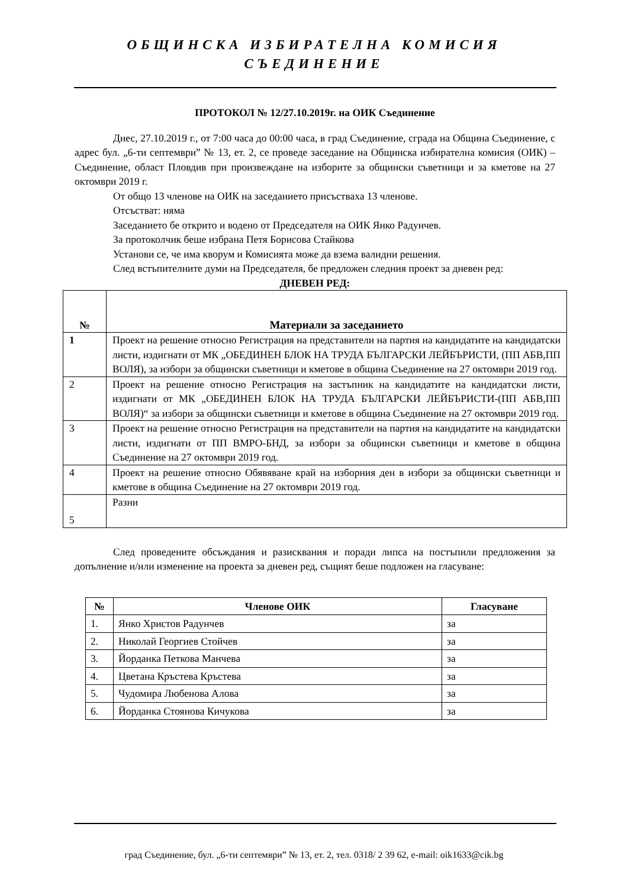ОБЩИНСКА ИЗБИРАТЕЛНА КОМИСИЯ
СЪЕДИНЕНИЕ
ПРОТОКОЛ № 12/27.10.2019г. на ОИК Съединение
Днес, 27.10.2019 г., от 7:00 часа до 00:00 часа, в град Съединение, сграда на Община Съединение, с адрес бул. „6-ти септември” № 13, ет. 2, се проведе заседание на Общинска избирателна комисия (ОИК) – Съединение, област Пловдив при произвеждане на изборите за общински съветници и за кметове на 27 октомври 2019 г.
От общо 13 членове на ОИК на заседанието присъстваха 13 членове.
Отсъстват: няма
Заседанието бе открито и водено от Председателя на ОИК Янко Радунчев.
За протоколчик беше избрана Петя Борисова Стайкова
Установи се, че има кворум и Комисията може да взема валидни решения.
След встъпителните думи на Председателя, бе предложен следния проект за дневен ред:
ДНЕВЕН РЕД:
| № | Материали за заседанието |
| --- | --- |
| 1 | Проект на решение относно Регистрация на представители на партия на кандидатите на кандидатски листи, издигнати от МК „ОБЕДИНЕН БЛОК НА ТРУДА БЪЛГАРСКИ ЛЕЙБЪРИСТИ, (ПП АБВ,ПП ВОЛЯ), за избори за общински съветници и кметове в община Съединение на 27 октомври 2019 год. |
| 2 | Проект на решение относно Регистрация на застъпник на кандидатите на кандидатски листи, издигнати от МК „ОБЕДИНЕН БЛОК НА ТРУДА БЪЛГАРСКИ ЛЕЙБЪРИСТИ-(ПП АБВ,ПП ВОЛЯ)“ за избори за общински съветници и кметове в община Съединение на 27 октомври 2019 год. |
| 3 | Проект на решение относно Регистрация на представители на партия на кандидатите на кандидатски листи, издигнати от ПП ВМРО-БНД, за избори за общински съветници и кметове в община Съединение на 27 октомври 2019 год. |
| 4 | Проект на решение относно Обявяване край на изборния ден в избори за общински съветници и кметове в община Съединение на 27 октомври 2019 год. |
| 5 | Разни |
След проведените обсъждания и разисквания и поради липса на постъпили предложения за допълнение и/или изменение на проекта за дневен ред, същият беше подложен на гласуване:
| № | Членове ОИК | Гласуване |
| --- | --- | --- |
| 1. | Янко Христов Радунчев | за |
| 2. | Николай Георгиев Стойчев | за |
| 3. | Йорданка Петкова Манчева | за |
| 4. | Цветана Кръстева Кръстева | за |
| 5. | Чудомира Любенова Алова | за |
| 6. | Йорданка Стоянова Кичукова | за |
град Съединение, бул. „6-ти септември” № 13, ет. 2, тел. 0318/ 2 39 62, e-mail: oik1633@cik.bg